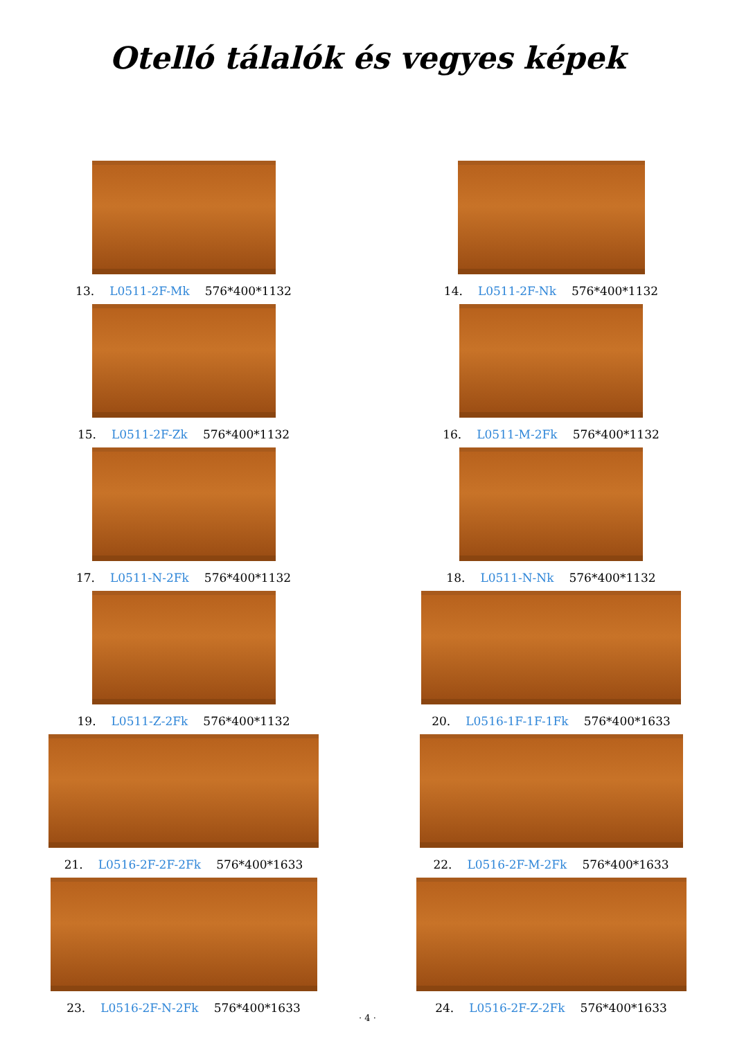Otelló tálalók és vegyes képek
13. L0511-2F-Mk 576*400*1132
14. L0511-2F-Nk 576*400*1132
15. L0511-2F-Zk 576*400*1132
16. L0511-M-2Fk 576*400*1132
17. L0511-N-2Fk 576*400*1132
18. L0511-N-Nk 576*400*1132
19. L0511-Z-2Fk 576*400*1132
20. L0516-1F-1F-1Fk 576*400*1633
21. L0516-2F-2F-2Fk 576*400*1633
22. L0516-2F-M-2Fk 576*400*1633
23. L0516-2F-N-2Fk 576*400*1633
24. L0516-2F-Z-2Fk 576*400*1633
· 4 ·